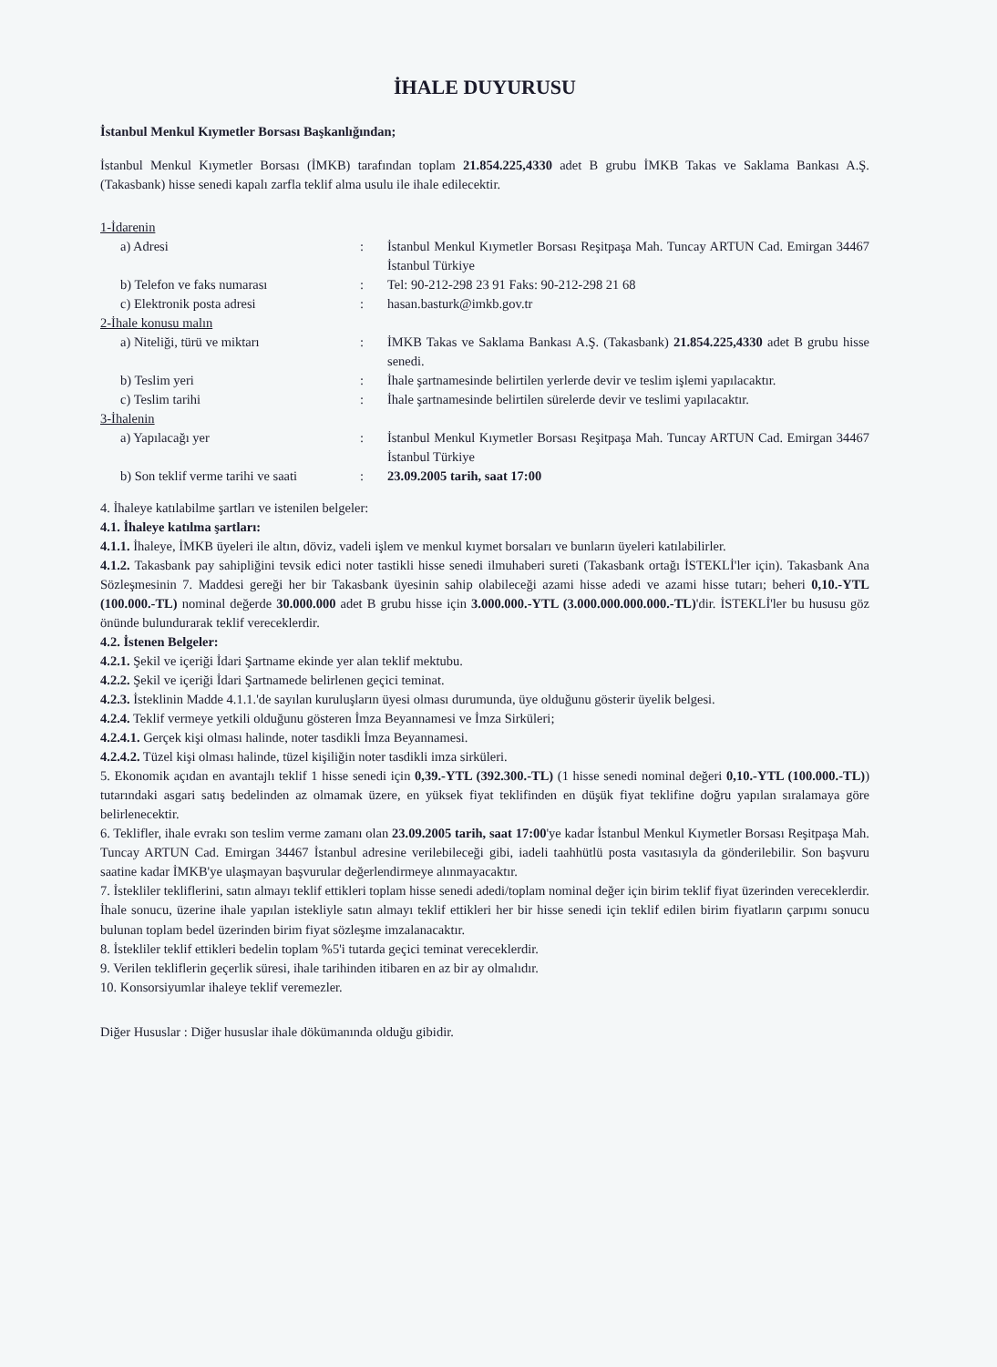İHALE DUYURUSU
İstanbul Menkul Kıymetler Borsası Başkanlığından;
İstanbul Menkul Kıymetler Borsası (İMKB) tarafından toplam 21.854.225,4330 adet B grubu İMKB Takas ve Saklama Bankası A.Ş. (Takasbank) hisse senedi kapalı zarfla teklif alma usulu ile ihale edilecektir.
1-İdarenin
a) Adresi : İstanbul Menkul Kıymetler Borsası Reşitpaşa Mah. Tuncay ARTUN Cad. Emirgan 34467 İstanbul Türkiye
b) Telefon ve faks numarası : Tel: 90-212-298 23 91 Faks: 90-212-298 21 68
c) Elektronik posta adresi : hasan.basturk@imkb.gov.tr
2-İhale konusu malın
a) Niteliği, türü ve miktarı : İMKB Takas ve Saklama Bankası A.Ş. (Takasbank) 21.854.225,4330 adet B grubu hisse senedi.
b) Teslim yeri : İhale şartnamesinde belirtilen yerlerde devir ve teslim işlemi yapılacaktır.
c) Teslim tarihi : İhale şartnamesinde belirtilen sürelerde devir ve teslimi yapılacaktır.
3-İhalenin
a) Yapılacağı yer : İstanbul Menkul Kıymetler Borsası Reşitpaşa Mah. Tuncay ARTUN Cad. Emirgan 34467 İstanbul Türkiye
b) Son teklif verme tarihi ve saati
: 23.09.2005 tarih, saat 17:00
4. İhaleye katılabilme şartları ve istenilen belgeler:
4.1. İhaleye katılma şartları:
4.1.1. İhaleye, İMKB üyeleri ile altın, döviz, vadeli işlem ve menkul kıymet borsaları ve bunların üyeleri katılabilirler.
4.1.2. Takasbank pay sahipliğini tevsik edici noter tastikli hisse senedi ilmuhaberi sureti (Takasbank ortağı İSTEKLİ'ler için). Takasbank Ana Sözleşmesinin 7. Maddesi gereği her bir Takasbank üyesinin sahip olabileceği azami hisse adedi ve azami hisse tutarı; beheri 0,10.-YTL (100.000.-TL) nominal değerde 30.000.000 adet B grubu hisse için 3.000.000.-YTL (3.000.000.000.000.-TL)'dir. İSTEKLİ'ler bu hususu göz önünde bulundurarak teklif vereceklerdir.
4.2. İstenen Belgeler:
4.2.1. Şekil ve içeriği İdari Şartname ekinde yer alan teklif mektubu.
4.2.2. Şekil ve içeriği İdari Şartnamede belirlenen geçici teminat.
4.2.3. İsteklinin Madde 4.1.1.'de sayılan kuruluşların üyesi olması durumunda, üye olduğunu gösterir üyelik belgesi.
4.2.4. Teklif vermeye yetkili olduğunu gösteren İmza Beyannamesi ve İmza Sirküleri;
4.2.4.1. Gerçek kişi olması halinde, noter tasdikli İmza Beyannamesi.
4.2.4.2. Tüzel kişi olması halinde, tüzel kişiliğin noter tasdikli imza sirküleri.
5. Ekonomik açıdan en avantajlı teklif 1 hisse senedi için 0,39.-YTL (392.300.-TL) (1 hisse senedi nominal değeri 0,10.-YTL (100.000.-TL)) tutarındaki asgari satış bedelinden az olmamak üzere, en yüksek fiyat teklifinden en düşük fiyat teklifine doğru yapılan sıralamaya göre belirlenecektir.
6. Teklifler, ihale evrakı son teslim verme zamanı olan 23.09.2005 tarih, saat 17:00'ye kadar İstanbul Menkul Kıymetler Borsası Reşitpaşa Mah. Tuncay ARTUN Cad. Emirgan 34467 İstanbul adresine verilebileceği gibi, iadeli taahhütlü posta vasıtasıyla da gönderilebilir. Son başvuru saatine kadar İMKB'ye ulaşmayan başvurular değerlendirmeye alınmayacaktır.
7. İstekliler tekliflerini, satın almayı teklif ettikleri toplam hisse senedi adedi/toplam nominal değer için birim teklif fiyat üzerinden vereceklerdir. İhale sonucu, üzerine ihale yapılan istekliyle satın almayı teklif ettikleri her bir hisse senedi için teklif edilen birim fiyatların çarpımı sonucu bulunan toplam bedel üzerinden birim fiyat sözleşme imzalanacaktır.
8. İstekliler teklif ettikleri bedelin toplam %5'i tutarda geçici teminat vereceklerdir.
9. Verilen tekliflerin geçerlik süresi, ihale tarihinden itibaren en az bir ay olmalıdır.
10. Konsorsiyumlar ihaleye teklif veremezler.
Diğer Hususlar : Diğer hususlar ihale dökümanında olduğu gibidir.